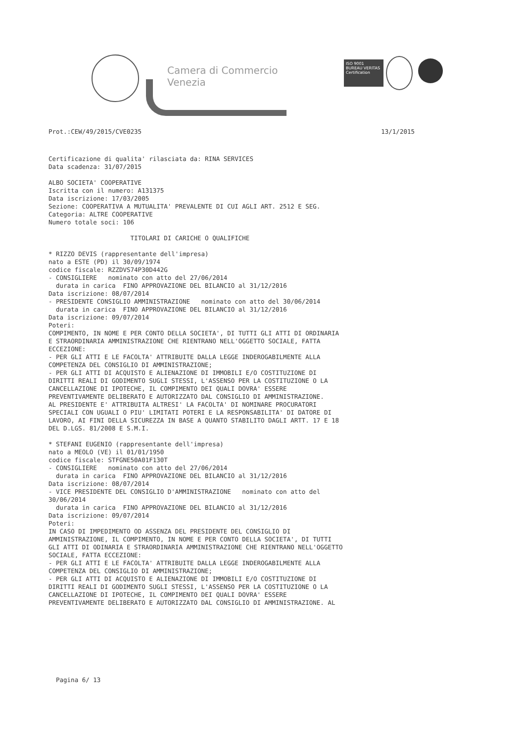Camera di Commercio
Venezia
ISO 9001
BUREAU VERITAS
Certification
Prot.:CEW/49/2015/CVE0235 13/1/2015
Certificazione di qualita' rilasciata da: RINA SERVICES
Data scadenza: 31/07/2015

ALBO SOCIETA' COOPERATIVE
Iscritta con il numero: A131375
Data iscrizione: 17/03/2005
Sezione: COOPERATIVA A MUTUALITA' PREVALENTE DI CUI AGLI ART. 2512 E SEG.
Categoria: ALTRE COOPERATIVE
Numero totale soci: 106

                      TITOLARI DI CARICHE O QUALIFICHE

* RIZZO DEVIS (rappresentante dell'impresa)
nato a ESTE (PD) il 30/09/1974
codice fiscale: RZZDVS74P30D442G
- CONSIGLIERE   nominato con atto del 27/06/2014
  durata in carica  FINO APPROVAZIONE DEL BILANCIO al 31/12/2016
Data iscrizione: 08/07/2014
- PRESIDENTE CONSIGLIO AMMINISTRAZIONE   nominato con atto del 30/06/2014
  durata in carica  FINO APPROVAZIONE DEL BILANCIO al 31/12/2016
Data iscrizione: 09/07/2014
Poteri:
COMPIMENTO, IN NOME E PER CONTO DELLA SOCIETA', DI TUTTI GLI ATTI DI ORDINARIA
E STRAORDINARIA AMMINISTRAZIONE CHE RIENTRANO NELL'OGGETTO SOCIALE, FATTA
ECCEZIONE:
- PER GLI ATTI E LE FACOLTA' ATTRIBUITE DALLA LEGGE INDEROGABILMENTE ALLA
COMPETENZA DEL CONSIGLIO DI AMMINISTRAZIONE;
- PER GLI ATTI DI ACQUISTO E ALIENAZIONE DI IMMOBILI E/O COSTITUZIONE DI
DIRITTI REALI DI GODIMENTO SUGLI STESSI, L'ASSENSO PER LA COSTITUZIONE O LA
CANCELLAZIONE DI IPOTECHE, IL COMPIMENTO DEI QUALI DOVRA' ESSERE
PREVENTIVAMENTE DELIBERATO E AUTORIZZATO DAL CONSIGLIO DI AMMINISTRAZIONE.
AL PRESIDENTE E' ATTRIBUITA ALTRESI' LA FACOLTA' DI NOMINARE PROCURATORI
SPECIALI CON UGUALI O PIU' LIMITATI POTERI E LA RESPONSABILITA' DI DATORE DI
LAVORO, AI FINI DELLA SICUREZZA IN BASE A QUANTO STABILITO DAGLI ARTT. 17 E 18
DEL D.LGS. 81/2008 E S.M.I.

* STEFANI EUGENIO (rappresentante dell'impresa)
nato a MEOLO (VE) il 01/01/1950
codice fiscale: STFGNE50A01F130T
- CONSIGLIERE   nominato con atto del 27/06/2014
  durata in carica  FINO APPROVAZIONE DEL BILANCIO al 31/12/2016
Data iscrizione: 08/07/2014
- VICE PRESIDENTE DEL CONSIGLIO D'AMMINISTRAZIONE   nominato con atto del
30/06/2014
  durata in carica  FINO APPROVAZIONE DEL BILANCIO al 31/12/2016
Data iscrizione: 09/07/2014
Poteri:
IN CASO DI IMPEDIMENTO OD ASSENZA DEL PRESIDENTE DEL CONSIGLIO DI
AMMINISTRAZIONE, IL COMPIMENTO, IN NOME E PER CONTO DELLA SOCIETA', DI TUTTI
GLI ATTI DI ODINARIA E STRAORDINARIA AMMINISTRAZIONE CHE RIENTRANO NELL'OGGETTO
SOCIALE, FATTA ECCEZIONE:
- PER GLI ATTI E LE FACOLTA' ATTRIBUITE DALLA LEGGE INDEROGABILMENTE ALLA
COMPETENZA DEL CONSIGLIO DI AMMINISTRAZIONE;
- PER GLI ATTI DI ACQUISTO E ALIENAZIONE DI IMMOBILI E/O COSTITUZIONE DI
DIRITTI REALI DI GODIMENTO SUGLI STESSI, L'ASSENSO PER LA COSTITUZIONE O LA
CANCELLAZIONE DI IPOTECHE, IL COMPIMENTO DEI QUALI DOVRA' ESSERE
PREVENTIVAMENTE DELIBERATO E AUTORIZZATO DAL CONSIGLIO DI AMMINISTRAZIONE. AL
Pagina 6/ 13